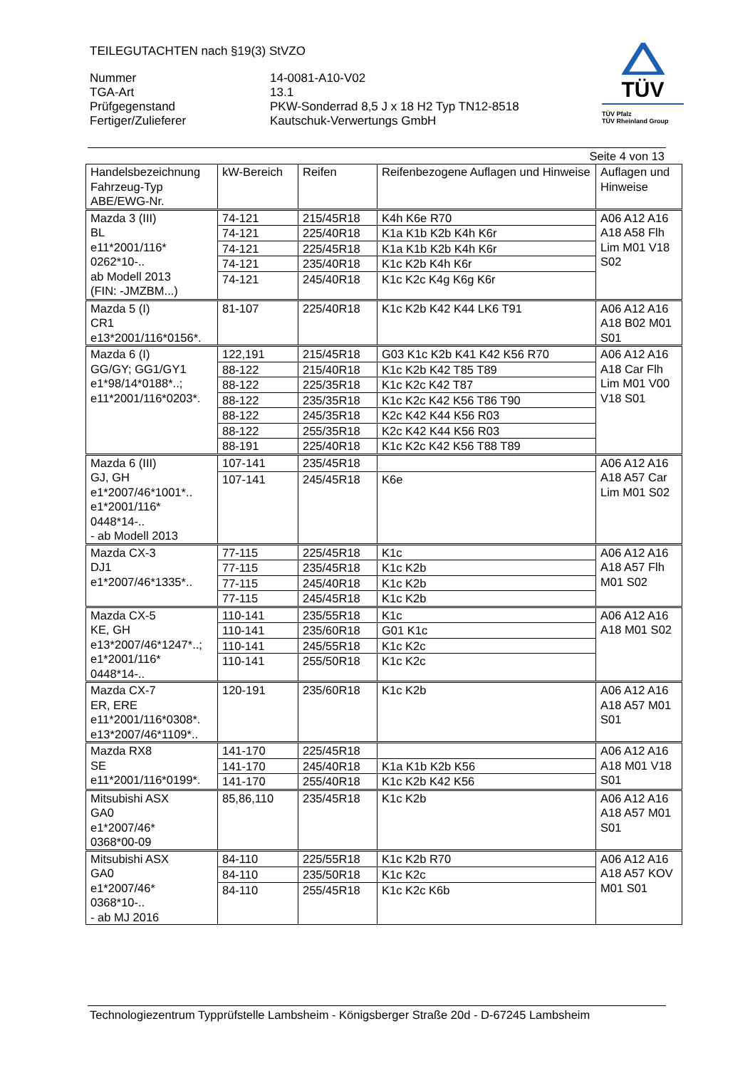TEILEGUTACHTEN nach §19(3) StVZO
Nummer
14-0081-A10-V02
TGA-Art
13.1
Prüfgegenstand
PKW-Sonderrad 8,5 J x 18 H2 Typ TN12-8518
Fertiger/Zulieferer
Kautschuk-Verwertungs GmbH
TÜV
TÜV Pfalz
TÜV Rheinland Group
Seite 4 von 13
| Handelsbezeichnung Fahrzeug-Typ ABE/EWG-Nr. | kW-Bereich | Reifen | Reifenbezogene Auflagen und Hinweise | Auflagen und Hinweise |
| --- | --- | --- | --- | --- |
| Mazda 3 (III) BL e11*2001/116* 0262*10-.. ab Modell 2013 (FIN: -JMZBM...) | 74-121 | 215/45R18 | K4h K6e R70 | A06 A12 A16 A18 A58 Flh Lim M01 V18 S02 |
| | 74-121 | 225/40R18 | K1a K1b K2b K4h K6r | |
| | 74-121 | 225/45R18 | K1a K1b K2b K4h K6r | |
| | 74-121 | 235/40R18 | K1c K2b K4h K6r | |
| | 74-121 | 245/40R18 | K1c K2c K4g K6g K6r | |
| Mazda 5 (I) CR1 e13*2001/116*0156*. | 81-107 | 225/40R18 | K1c K2b K42 K44 LK6 T91 | A06 A12 A16 A18 B02 M01 S01 |
| Mazda 6 (I) GG/GY; GG1/GY1 e1*98/14*0188*..; e11*2001/116*0203*. | 122,191 | 215/45R18 | G03 K1c K2b K41 K42 K56 R70 | A06 A12 A16 A18 Car Flh Lim M01 V00 V18 S01 |
| | 88-122 | 215/40R18 | K1c K2b K42 T85 T89 | |
| | 88-122 | 225/35R18 | K1c K2c K42 T87 | |
| | 88-122 | 235/35R18 | K1c K2c K42 K56 T86 T90 | |
| | 88-122 | 245/35R18 | K2c K42 K44 K56 R03 | |
| | 88-122 | 255/35R18 | K2c K42 K44 K56 R03 | |
| | 88-191 | 225/40R18 | K1c K2c K42 K56 T88 T89 | |
| Mazda 6 (III) GJ, GH e1*2007/46*1001*.. e1*2001/116* 0448*14-.. - ab Modell 2013 | 107-141 | 235/45R18 | | A06 A12 A16 A18 A57 Car Lim M01 S02 |
| | 107-141 | 245/45R18 | K6e | |
| Mazda CX-3 DJ1 e1*2007/46*1335*.. | 77-115 | 225/45R18 | K1c | A06 A12 A16 A18 A57 Flh M01 S02 |
| | 77-115 | 235/45R18 | K1c K2b | |
| | 77-115 | 245/40R18 | K1c K2b | |
| | 77-115 | 245/45R18 | K1c K2b | |
| Mazda CX-5 KE, GH e13*2007/46*1247*..; e1*2001/116* 0448*14-.. | 110-141 | 235/55R18 | K1c | A06 A12 A16 A18 M01 S02 |
| | 110-141 | 235/60R18 | G01 K1c | |
| | 110-141 | 245/55R18 | K1c K2c | |
| | 110-141 | 255/50R18 | K1c K2c | |
| Mazda CX-7 ER, ERE e11*2001/116*0308*. e13*2007/46*1109*.. | 120-191 | 235/60R18 | K1c K2b | A06 A12 A16 A18 A57 M01 S01 |
| Mazda RX8 SE e11*2001/116*0199*. | 141-170 | 225/45R18 | | A06 A12 A16 A18 M01 V18 S01 |
| | 141-170 | 245/40R18 | K1a K1b K2b K56 | |
| | 141-170 | 255/40R18 | K1c K2b K42 K56 | |
| Mitsubishi ASX GA0 e1*2007/46* 0368*00-09 | 85,86,110 | 235/45R18 | K1c K2b | A06 A12 A16 A18 A57 M01 S01 |
| Mitsubishi ASX GA0 e1*2007/46* 0368*10-.. - ab MJ 2016 | 84-110 | 225/55R18 | K1c K2b R70 | A06 A12 A16 A18 A57 KOV M01 S01 |
| | 84-110 | 235/50R18 | K1c K2c | |
| | 84-110 | 255/45R18 | K1c K2c K6b | |
Technologiezentrum Typprüfstelle Lambsheim - Königsberger Straße 20d - D-67245 Lambsheim